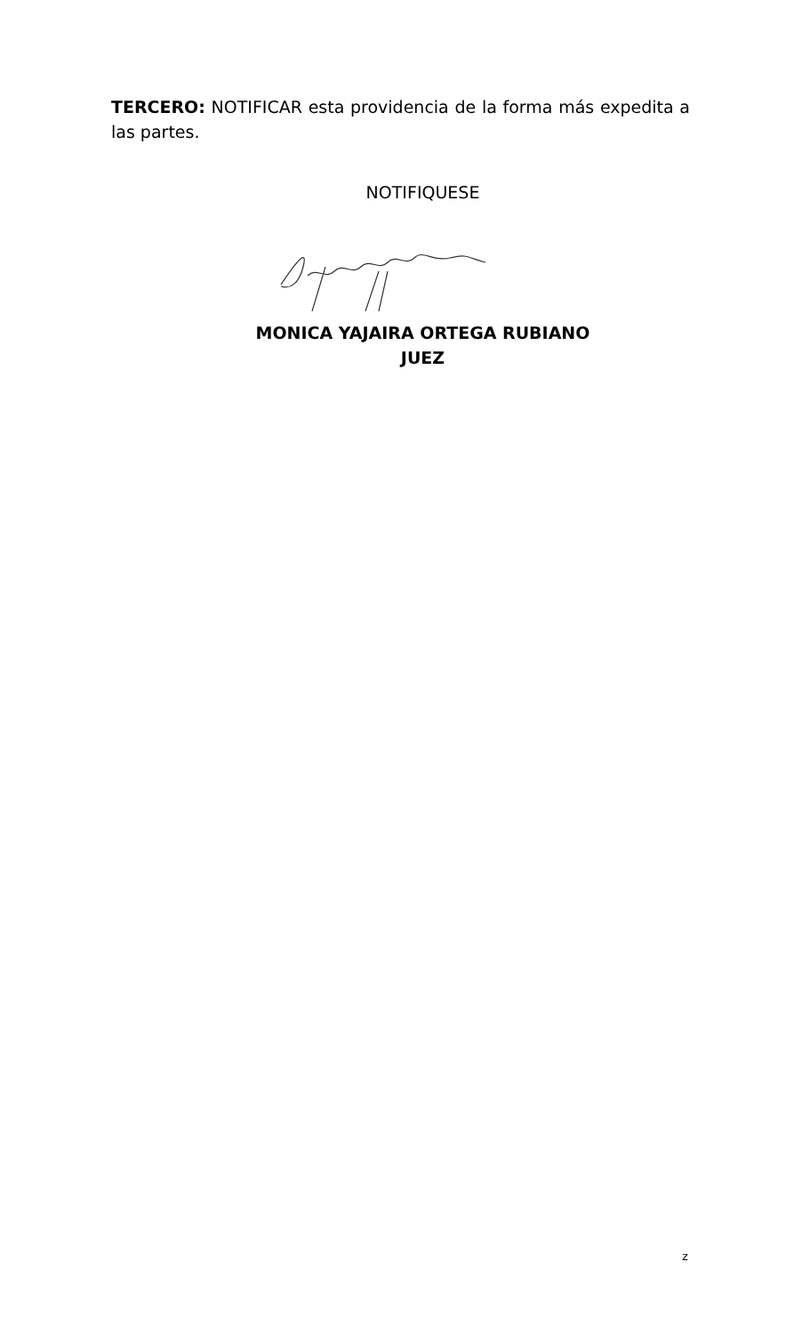TERCERO: NOTIFICAR esta providencia de la forma más expedita a las partes.
NOTIFIQUESE
MONICA YAJAIRA ORTEGA RUBIANO
JUEZ
z